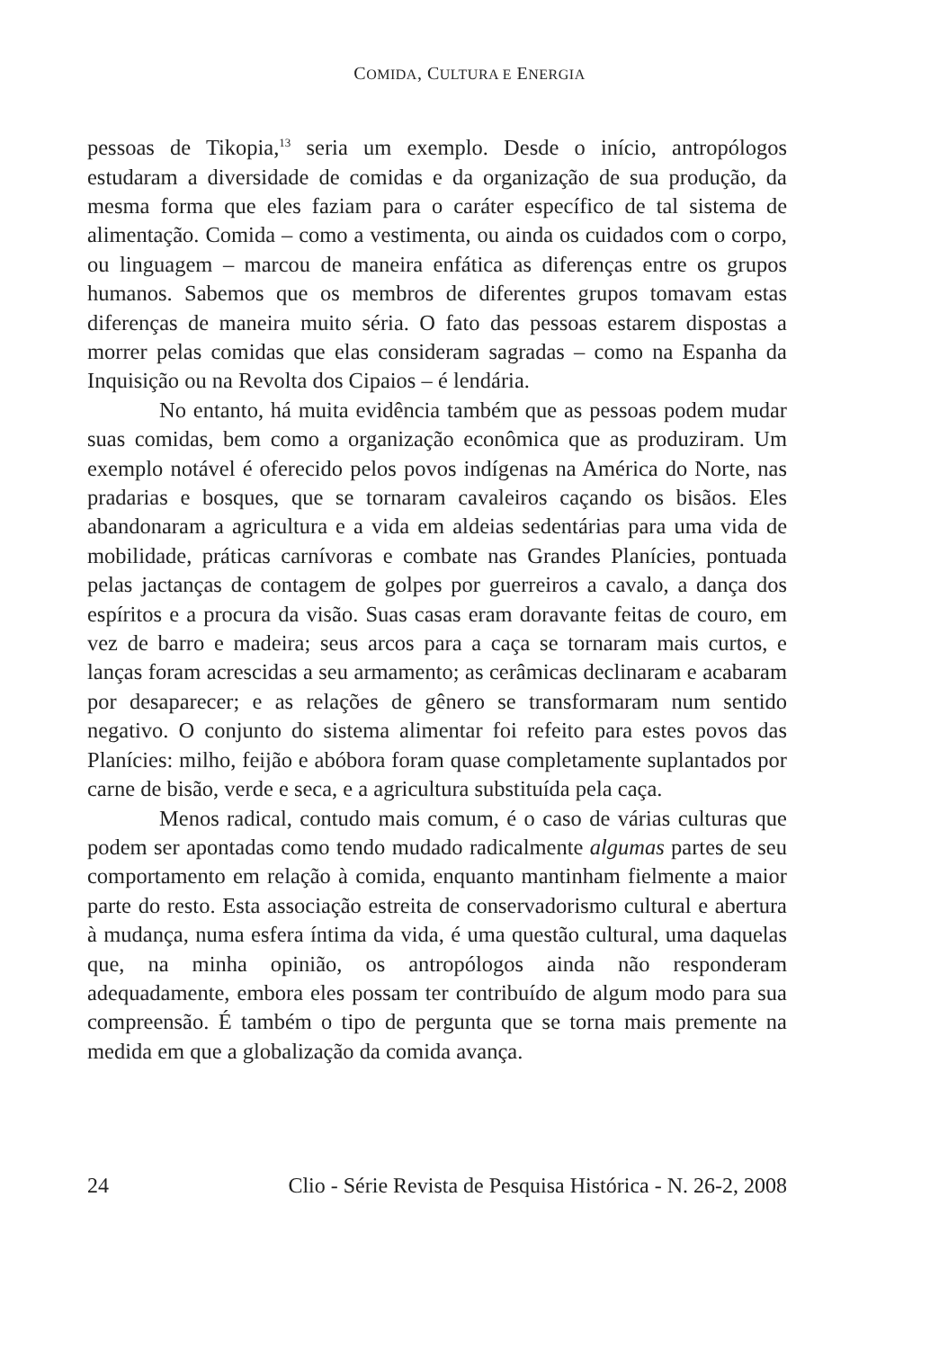COMIDA, CULTURA E ENERGIA
pessoas de Tikopia,<sup>13</sup> seria um exemplo. Desde o início, antropólogos estudaram a diversidade de comidas e da organização de sua produção, da mesma forma que eles faziam para o caráter específico de tal sistema de alimentação. Comida – como a vestimenta, ou ainda os cuidados com o corpo, ou linguagem – marcou de maneira enfática as diferenças entre os grupos humanos. Sabemos que os membros de diferentes grupos tomavam estas diferenças de maneira muito séria. O fato das pessoas estarem dispostas a morrer pelas comidas que elas consideram sagradas – como na Espanha da Inquisição ou na Revolta dos Cipaios – é lendária.
No entanto, há muita evidência também que as pessoas podem mudar suas comidas, bem como a organização econômica que as produziram. Um exemplo notável é oferecido pelos povos indígenas na América do Norte, nas pradarias e bosques, que se tornaram cavaleiros caçando os bisãos. Eles abandonaram a agricultura e a vida em aldeias sedentárias para uma vida de mobilidade, práticas carnívoras e combate nas Grandes Planícies, pontuada pelas jactanças de contagem de golpes por guerreiros a cavalo, a dança dos espíritos e a procura da visão. Suas casas eram doravante feitas de couro, em vez de barro e madeira; seus arcos para a caça se tornaram mais curtos, e lanças foram acrescidas a seu armamento; as cerâmicas declinaram e acabaram por desaparecer; e as relações de gênero se transformaram num sentido negativo. O conjunto do sistema alimentar foi refeito para estes povos das Planícies: milho, feijão e abóbora foram quase completamente suplantados por carne de bisão, verde e seca, e a agricultura substituída pela caça.
Menos radical, contudo mais comum, é o caso de várias culturas que podem ser apontadas como tendo mudado radicalmente algumas partes de seu comportamento em relação à comida, enquanto mantinham fielmente a maior parte do resto. Esta associação estreita de conservadorismo cultural e abertura à mudança, numa esfera íntima da vida, é uma questão cultural, uma daquelas que, na minha opinião, os antropólogos ainda não responderam adequadamente, embora eles possam ter contribuído de algum modo para sua compreensão. É também o tipo de pergunta que se torna mais premente na medida em que a globalização da comida avança.
24 Clio - Série Revista de Pesquisa Histórica - N. 26-2, 2008